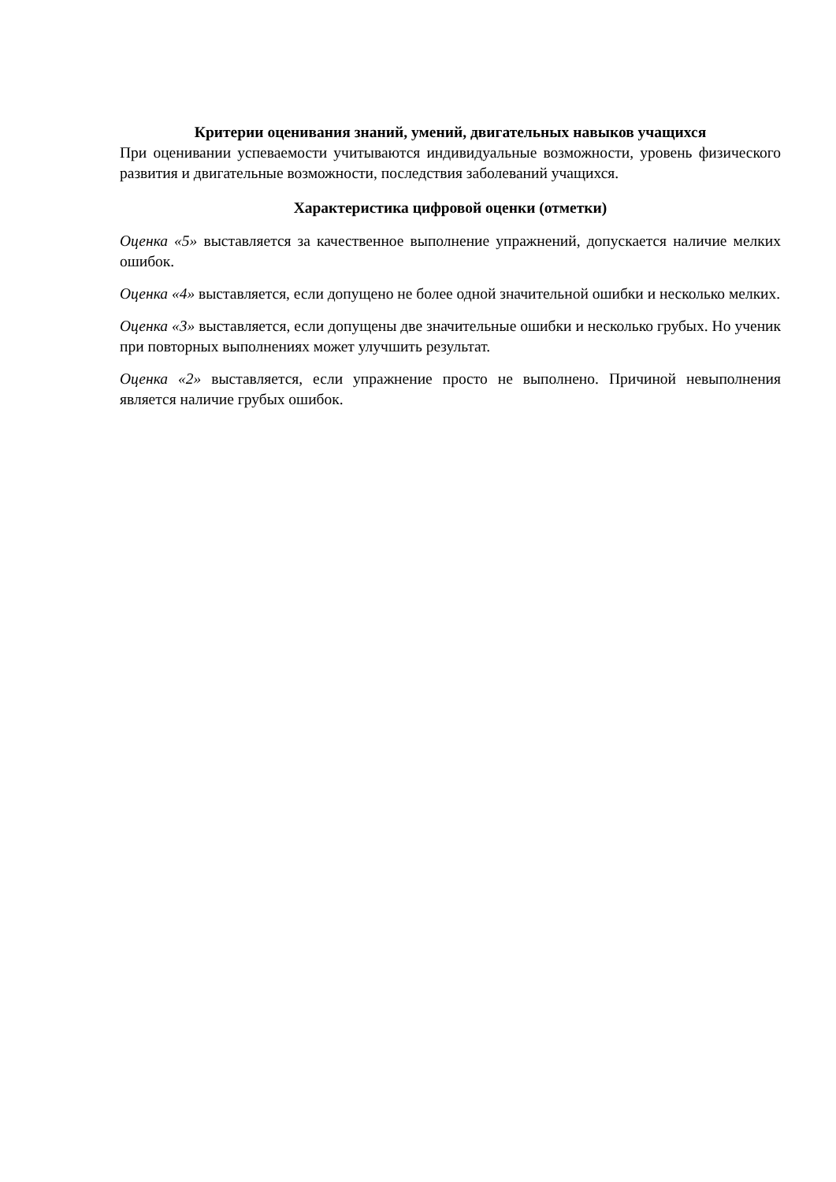Критерии оценивания знаний, умений, двигательных навыков учащихся
При оценивании успеваемости учитываются индивидуальные возможности, уровень физического развития и двигательные возможности, последствия заболеваний учащихся.
Характеристика цифровой оценки (отметки)
Оценка «5» выставляется за качественное выполнение упражнений, допускается наличие мелких ошибок.
Оценка «4» выставляется, если допущено не более одной значительной ошибки и несколько мелких.
Оценка «3» выставляется, если допущены две значительные ошибки и несколько грубых. Но ученик при повторных выполнениях может улучшить результат.
Оценка «2» выставляется, если упражнение просто не выполнено. Причиной невыполнения является наличие грубых ошибок.